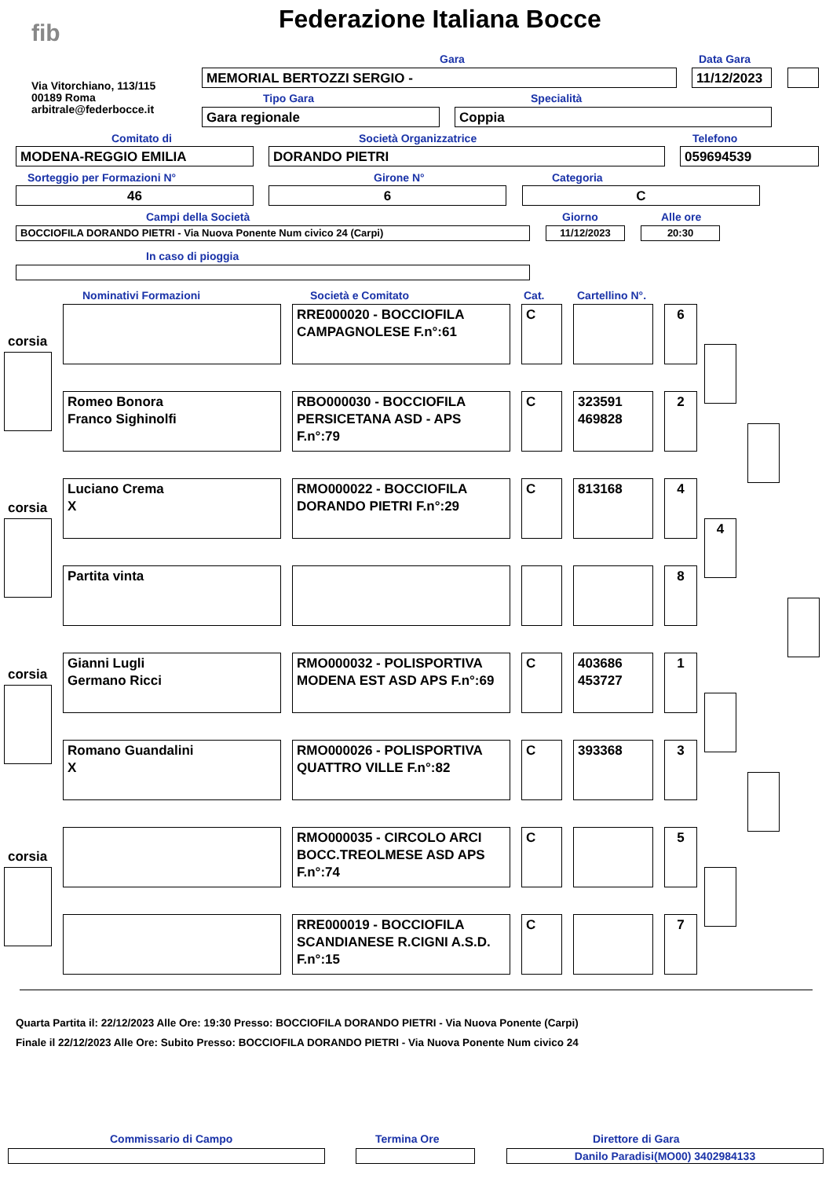fib Federazione Italiana Bocce
Via Vitorchiano, 113/115
00189 Roma
arbitrale@federbocce.it
Gara Data Gara
MEMORIAL BERTOZZI SERGIO - 11/12/2023
Tipo Gara Specialità
Gara regionale Coppia
Comitato di Società Organizzatrice Telefono
MODENA-REGGIO EMILIA DORANDO PIETRI 059694539
Sorteggio per Formazioni N° Girone N° Categoria
46 6 C
Campi della Società Giorno Alle ore
BOCCIOFILA DORANDO PIETRI - Via Nuova Ponente Num civico 24 (Carpi) 11/12/2023 20:30
In caso di pioggia
Nominativi Formazioni Società e Comitato Cat. Cartellino N°.
corsia
corsia
corsia
corsia
4
RRE000020 - BOCCIOFILA CAMPAGNOLESE F.n°:61
C 6
Romeo Bonora
Franco Sighinolfi
RBO000030 - BOCCIOFILA PERSICETANA ASD - APS F.n°:79
C 323591
469828
2
Luciano Crema
X
RMO000022 - BOCCIOFILA DORANDO PIETRI F.n°:29
C 813168 4
Partita vinta 8
Gianni Lugli
Germano Ricci
RMO000032 - POLISPORTIVA MODENA EST ASD APS F.n°:69
C 403686
453727
1
Romano Guandalini
X
RMO000026 - POLISPORTIVA QUATTRO VILLE F.n°:82
C 393368 3
RMO000035 - CIRCOLO ARCI BOCC.TREOLMESE ASD APS F.n°:74
C 5
RRE000019 - BOCCIOFILA SCANDIANESE R.CIGNI A.S.D. F.n°:15
C 7
Quarta Partita il: 22/12/2023 Alle Ore: 19:30 Presso: BOCCIOFILA DORANDO PIETRI - Via Nuova Ponente (Carpi)
Finale il 22/12/2023 Alle Ore: Subito Presso: BOCCIOFILA DORANDO PIETRI - Via Nuova Ponente Num civico 24
Commissario di Campo Termina Ore Direttore di Gara
Danilo Paradisi(MO00) 3402984133